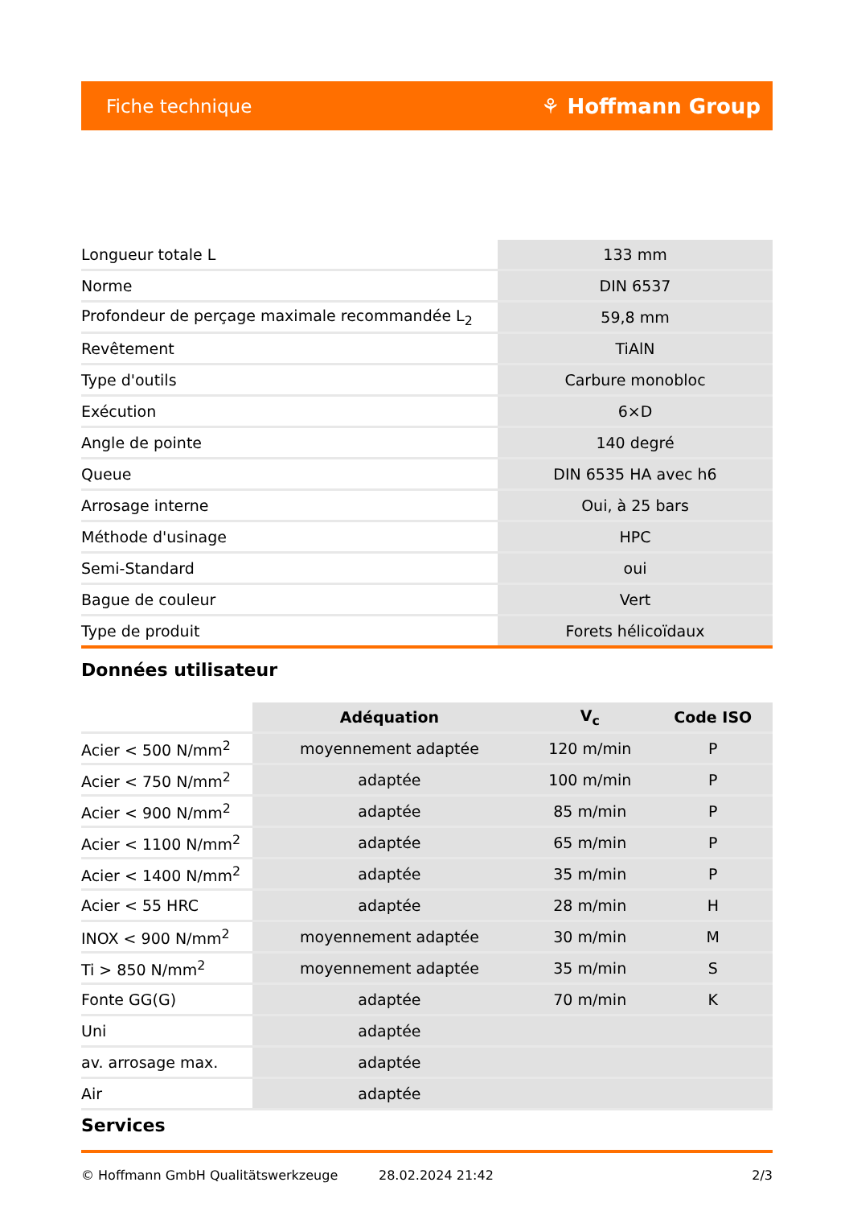Fiche technique ⚘ Hoffmann Group
| Longueur totale L | 133 mm |
| Norme | DIN 6537 |
| Profondeur de perçage maximale recommandée L<sub>2</sub> | 59,8 mm |
| Revêtement | TiAlN |
| Type d'outils | Carbure monobloc |
| Exécution | 6×D |
| Angle de pointe | 140 degré |
| Queue | DIN 6535 HA avec h6 |
| Arrosage interne | Oui, à 25 bars |
| Méthode d'usinage | HPC |
| Semi-Standard | oui |
| Bague de couleur | Vert |
| Type de produit | Forets hélicoïdaux |
Données utilisateur
| | Adéquation | V<sub>c</sub> | Code ISO |
| Acier < 500 N/mm<sup>2</sup> | moyennement adaptée | 120 m/min | P |
| Acier < 750 N/mm<sup>2</sup> | adaptée | 100 m/min | P |
| Acier < 900 N/mm<sup>2</sup> | adaptée | 85 m/min | P |
| Acier < 1100 N/mm<sup>2</sup> | adaptée | 65 m/min | P |
| Acier < 1400 N/mm<sup>2</sup> | adaptée | 35 m/min | P |
| Acier < 55 HRC | adaptée | 28 m/min | H |
| INOX < 900 N/mm<sup>2</sup> | moyennement adaptée | 30 m/min | M |
| Ti > 850 N/mm<sup>2</sup> | moyennement adaptée | 35 m/min | S |
| Fonte GG(G) | adaptée | 70 m/min | K |
| Uni | adaptée | | |
| av. arrosage max. | adaptée | | |
| Air | adaptée | | |
Services
© Hoffmann GmbH Qualitätswerkzeuge 28.02.2024 21:42 2/3